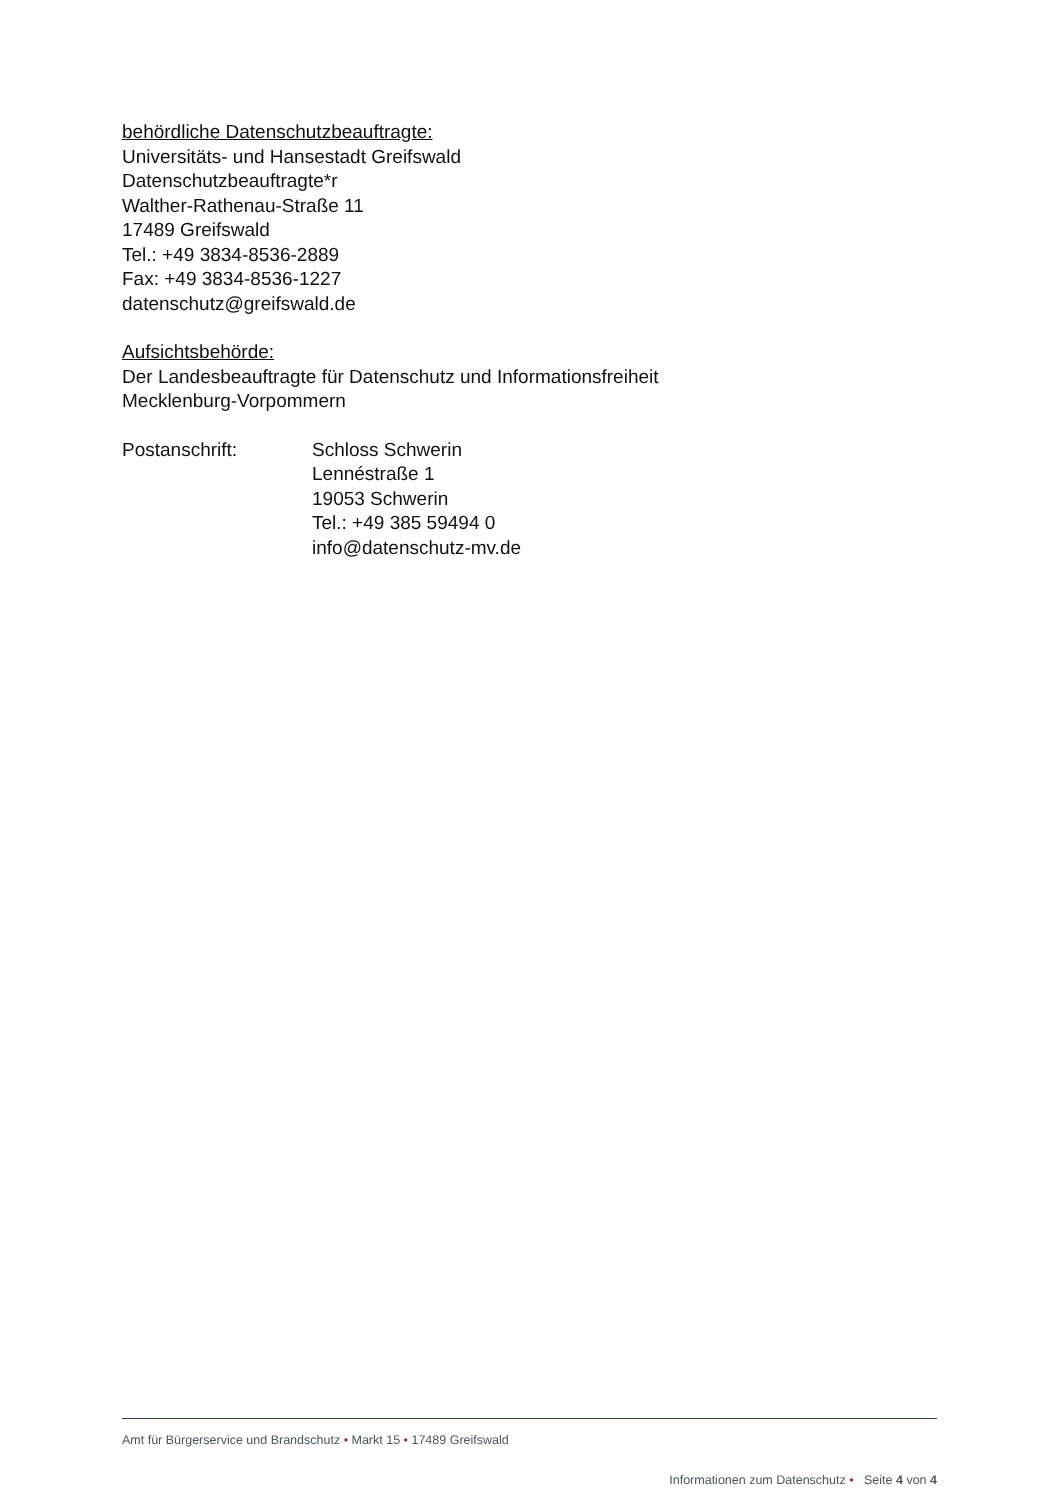behördliche Datenschutzbeauftragte:
Universitäts- und Hansestadt Greifswald
Datenschutzbeauftragte*r
Walther-Rathenau-Straße 11
17489 Greifswald
Tel.: +49 3834-8536-2889
Fax: +49 3834-8536-1227
datenschutz@greifswald.de
Aufsichtsbehörde:
Der Landesbeauftragte für Datenschutz und Informationsfreiheit
Mecklenburg-Vorpommern
Postanschrift: Schloss Schwerin
Lennéstraße 1
19053 Schwerin
Tel.: +49 385 59494 0
info@datenschutz-mv.de
Amt für Bürgerservice und Brandschutz • Markt 15 • 17489 Greifswald
Informationen zum Datenschutz • Seite 4 von 4